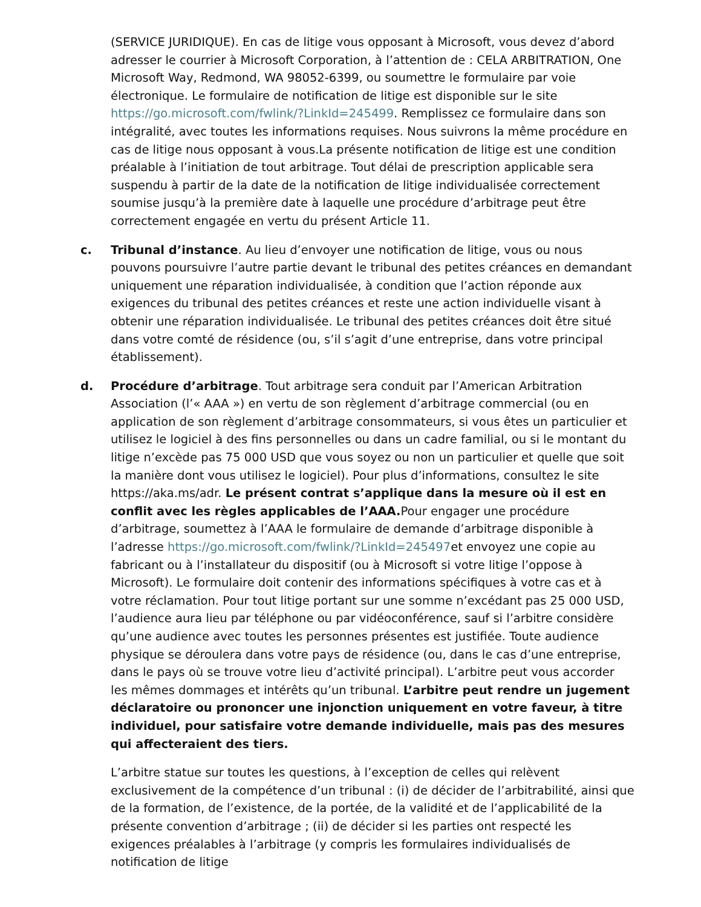(SERVICE JURIDIQUE). En cas de litige vous opposant à Microsoft, vous devez d’abord adresser le courrier à Microsoft Corporation, à l’attention de : CELA ARBITRATION, One Microsoft Way, Redmond, WA 98052-6399, ou soumettre le formulaire par voie électronique. Le formulaire de notification de litige est disponible sur le site https://go.microsoft.com/fwlink/?LinkId=245499. Remplissez ce formulaire dans son intégralité, avec toutes les informations requises. Nous suivrons la même procédure en cas de litige nous opposant à vous.La présente notification de litige est une condition préalable à l’initiation de tout arbitrage. Tout délai de prescription applicable sera suspendu à partir de la date de la notification de litige individualisée correctement soumise jusqu’à la première date à laquelle une procédure d’arbitrage peut être correctement engagée en vertu du présent Article 11.
c. Tribunal d’instance. Au lieu d’envoyer une notification de litige, vous ou nous pouvons poursuivre l’autre partie devant le tribunal des petites créances en demandant uniquement une réparation individualisée, à condition que l’action réponde aux exigences du tribunal des petites créances et reste une action individuelle visant à obtenir une réparation individualisée. Le tribunal des petites créances doit être situé dans votre comté de résidence (ou, s’il s’agit d’une entreprise, dans votre principal établissement).
d. Procédure d’arbitrage. Tout arbitrage sera conduit par l’American Arbitration Association (l’« AAA ») en vertu de son règlement d’arbitrage commercial (ou en application de son règlement d’arbitrage consommateurs, si vous êtes un particulier et utilisez le logiciel à des fins personnelles ou dans un cadre familial, ou si le montant du litige n’excède pas 75 000 USD que vous soyez ou non un particulier et quelle que soit la manière dont vous utilisez le logiciel). Pour plus d’informations, consultez le site https://aka.ms/adr. Le présent contrat s’applique dans la mesure où il est en conflit avec les règles applicables de l’AAA. Pour engager une procédure d’arbitrage, soumettez à l’AAA le formulaire de demande d’arbitrage disponible à l’adresse https://go.microsoft.com/fwlink/?LinkId=245497et envoyez une copie au fabricant ou à l’installateur du dispositif (ou à Microsoft si votre litige l’oppose à Microsoft). Le formulaire doit contenir des informations spécifiques à votre cas et à votre réclamation. Pour tout litige portant sur une somme n’excédant pas 25 000 USD, l’audience aura lieu par téléphone ou par vidéoconférence, sauf si l’arbitre considère qu’une audience avec toutes les personnes présentes est justifiée. Toute audience physique se déroulera dans votre pays de résidence (ou, dans le cas d’une entreprise, dans le pays où se trouve votre lieu d’activité principal). L’arbitre peut vous accorder les mêmes dommages et intérêts qu’un tribunal. L’arbitre peut rendre un jugement déclaratoire ou prononcer une injonction uniquement en votre faveur, à titre individuel, pour satisfaire votre demande individuelle, mais pas des mesures qui affecteraient des tiers.
L’arbitre statue sur toutes les questions, à l’exception de celles qui relèvent exclusivement de la compétence d’un tribunal : (i) de décider de l’arbitrabilité, ainsi que de la formation, de l’existence, de la portée, de la validité et de l’applicabilité de la présente convention d’arbitrage ; (ii) de décider si les parties ont respecté les exigences préalables à l’arbitrage (y compris les formulaires individualisés de notification de litige